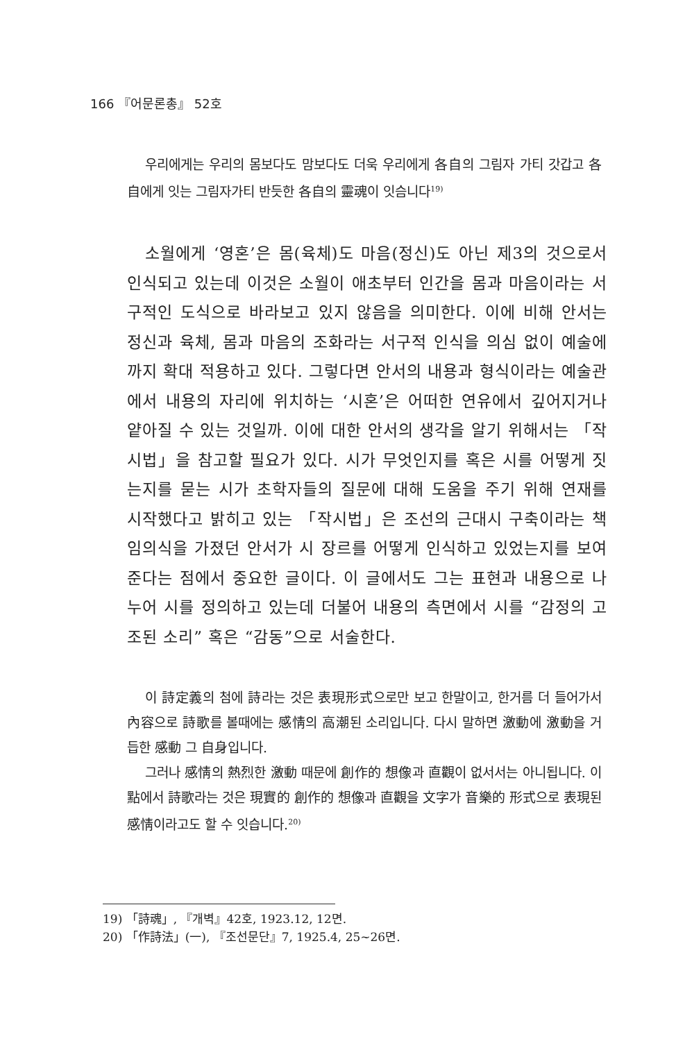166 『어문론총』 52호
우리에게는 우리의 몸보다도 맘보다도 더욱 우리에게 各自의 그림자 가티 갓갑고 各自에게 잇는 그림자가티 반듯한 各自의 靈魂이 잇슴니다<sup>19)</sup>
소월에게 ‘영혼’은 몸(육체)도 마음(정신)도 아닌 제3의 것으로서 인식되고 있는데 이것은 소월이 애초부터 인간을 몸과 마음이라는 서구적인 도식으로 바라보고 있지 않음을 의미한다. 이에 비해 안서는 정신과 육체, 몸과 마음의 조화라는 서구적 인식을 의심 없이 예술에까지 확대 적용하고 있다. 그렇다면 안서의 내용과 형식이라는 예술관에서 내용의 자리에 위치하는 ‘시혼’은 어떠한 연유에서 깊어지거나 얕아질 수 있는 것일까. 이에 대한 안서의 생각을 알기 위해서는 「작시법」을 참고할 필요가 있다. 시가 무엇인지를 혹은 시를 어떻게 짓는지를 묻는 시가 초학자들의 질문에 대해 도움을 주기 위해 연재를 시작했다고 밝히고 있는 「작시법」은 조선의 근대시 구축이라는 책임의식을 가졌던 안서가 시 장르를 어떻게 인식하고 있었는지를 보여준다는 점에서 중요한 글이다. 이 글에서도 그는 표현과 내용으로 나누어 시를 정의하고 있는데 더불어 내용의 측면에서 시를 “감정의 고조된 소리” 혹은 “감동”으로 서술한다.
이 詩定義의 첨에 詩라는 것은 表現形式으로만 보고 한말이고, 한거름 더 들어가서 內容으로 詩歌를 볼때에는 感情의 高潮된 소리입니다. 다시 말하면 激動에 激動을 거듭한 感動 그 自身입니다.
그러나 感情의 熱烈한 激動 때문에 創作的 想像과 直觀이 없서서는 아니됩니다. 이點에서 詩歌라는 것은 現實的 創作的 想像과 直觀을 文字가 音樂的 形式으로 表現된 感情이라고도 할 수 잇습니다.<sup>20)</sup>
19) 「詩魂」, 『개벽』42호, 1923.12, 12면.
20) 「作詩法」(一), 『조선문단』7, 1925.4, 25~26면.